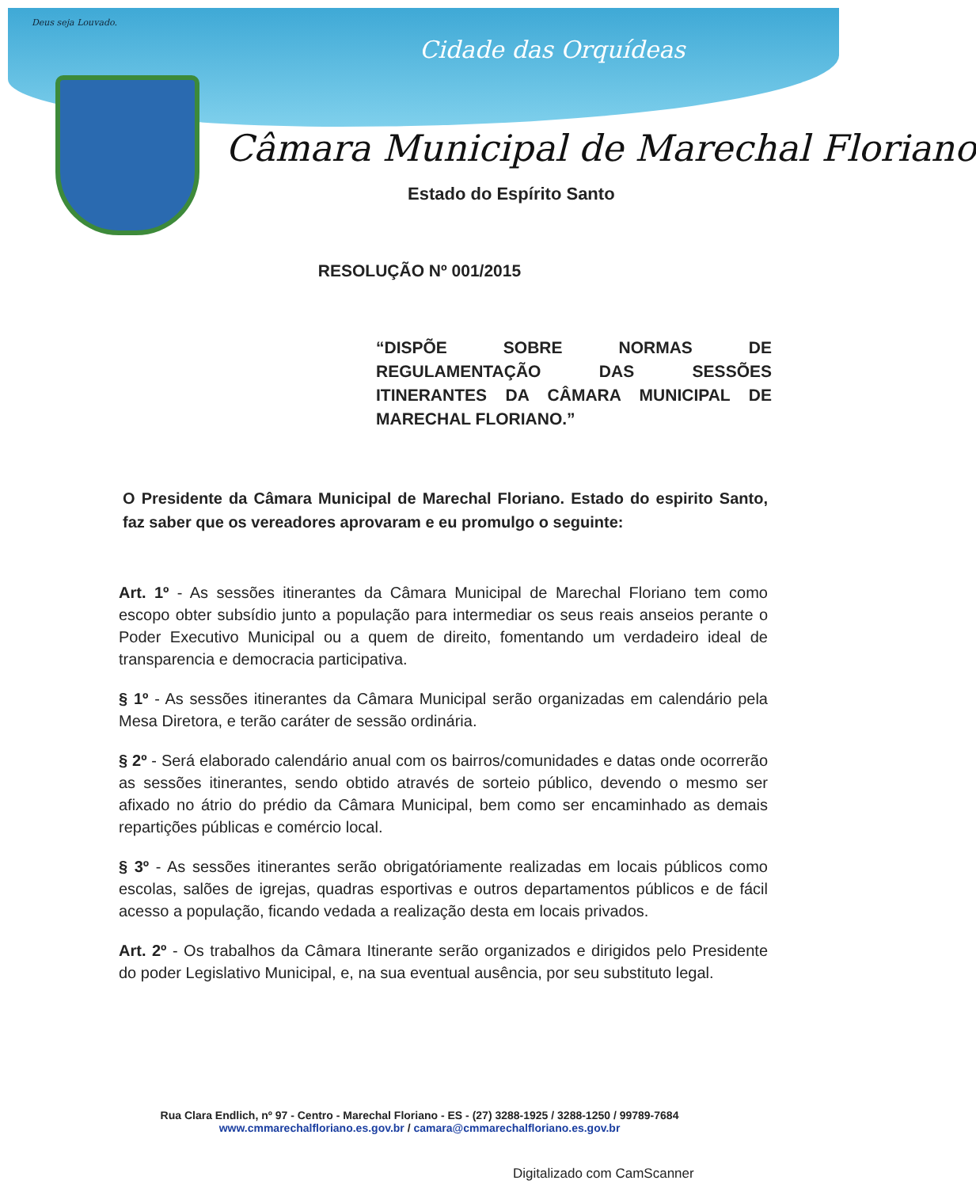Deus seja Louvado.
Cidade das Orquídeas
Câmara Municipal de Marechal Floriano
Estado do Espírito Santo
RESOLUÇÃO Nº 001/2015
“DISPÕE SOBRE NORMAS DE REGULAMENTAÇÃO DAS SESSÕES ITINERANTES DA CÂMARA MUNICIPAL DE MARECHAL FLORIANO.”
O Presidente da Câmara Municipal de Marechal Floriano. Estado do espirito Santo, faz saber que os vereadores aprovaram e eu promulgo o seguinte:
Art. 1º - As sessões itinerantes da Câmara Municipal de Marechal Floriano tem como escopo obter subsídio junto a população para intermediar os seus reais anseios perante o Poder Executivo Municipal ou a quem de direito, fomentando um verdadeiro ideal de transparencia e democracia participativa.
§ 1º - As sessões itinerantes da Câmara Municipal serão organizadas em calendário pela Mesa Diretora, e terão caráter de sessão ordinária.
§ 2º - Será elaborado calendário anual com os bairros/comunidades e datas onde ocorrerão as sessões itinerantes, sendo obtido através de sorteio público, devendo o mesmo ser afixado no átrio do prédio da Câmara Municipal, bem como ser encaminhado as demais repartições públicas e comércio local.
§ 3º - As sessões itinerantes serão obrigatóriamente realizadas em locais públicos como escolas, salões de igrejas, quadras esportivas e outros departamentos públicos e de fácil acesso a população, ficando vedada a realização desta em locais privados.
Art. 2º - Os trabalhos da Câmara Itinerante serão organizados e dirigidos pelo Presidente do poder Legislativo Municipal, e, na sua eventual ausência, por seu substituto legal.
Rua Clara Endlich, nº 97 - Centro - Marechal Floriano - ES - (27) 3288-1925 / 3288-1250 / 99789-7684
www.cmmarechalfloriano.es.gov.br / camara@cmmarechalfloriano.es.gov.br
Digitalizado com CamScanner